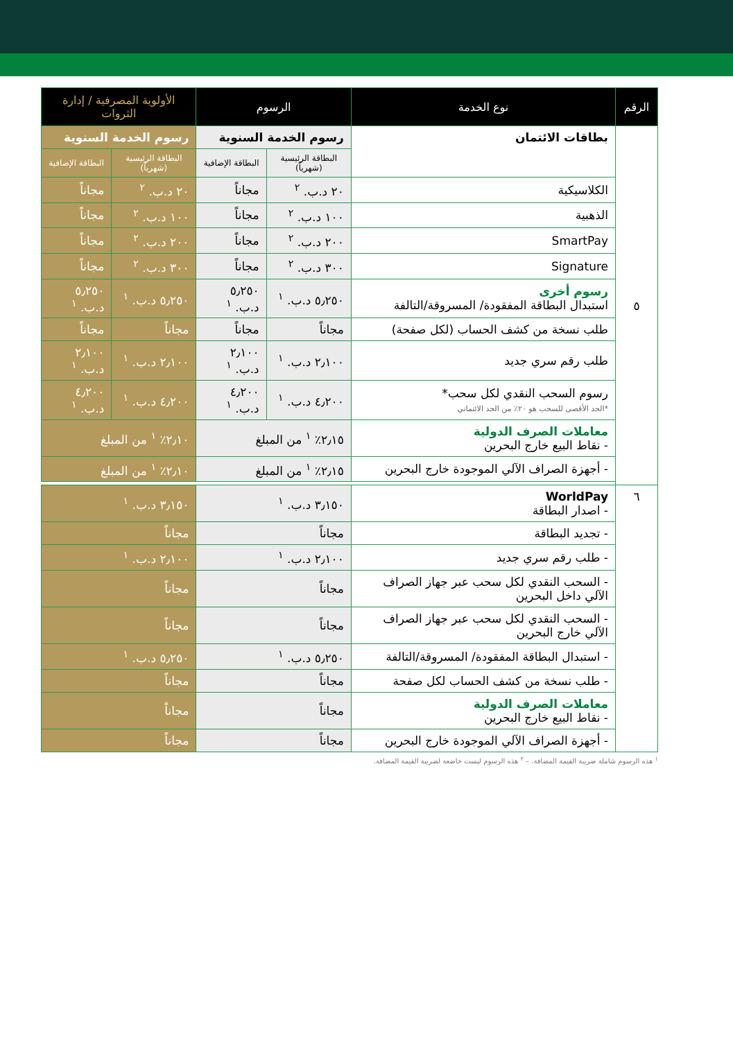| الرقم | نوع الخدمة | الرسوم | | الأولوية المصرفية / إدارة الثروات | |
| --- | --- | --- | --- | --- | --- |
| ٥ | بطاقات الائتمان | رسوم الخدمة السنوية | | رسوم الخدمة السنوية | |
| | | البطاقة الرئيسية (شهرياً) | البطاقة الإضافية | البطاقة الرئيسية (شهرياً) | البطاقة الإضافية |
| | الكلاسيكية | ٢٠ د.ب. <sup>٢</sup> | مجاناً | ٢٠ د.ب. <sup>٢</sup> | مجاناً |
| | الذهبية | ١٠٠ د.ب. <sup>٢</sup> | مجاناً | ١٠٠ د.ب. <sup>٢</sup> | مجاناً |
| | SmartPay | ٢٠٠ د.ب. <sup>٢</sup> | مجاناً | ٢٠٠ د.ب. <sup>٢</sup> | مجاناً |
| | Signature | ٣٠٠ د.ب. <sup>٢</sup> | مجاناً | ٣٠٠ د.ب. <sup>٢</sup> | مجاناً |
| | رسوم أخرى استبدال البطاقة المفقودة/ المسروقة/التالفة | ٥٫٢٥٠ د.ب. <sup>١</sup> | ٥٫٢٥٠ د.ب. <sup>١</sup> | ٥٫٢٥٠ د.ب. <sup>١</sup> | ٥٫٢٥٠ د.ب. <sup>١</sup> |
| | طلب نسخة من كشف الحساب (لكل صفحة) | مجاناً | مجاناً | مجاناً | مجاناً |
| | طلب رقم سري جديد | ٢٫١٠٠ د.ب. <sup>١</sup> | ٢٫١٠٠ د.ب. <sup>١</sup> | ٢٫١٠٠ د.ب. <sup>١</sup> | ٢٫١٠٠ د.ب. <sup>١</sup> |
| | رسوم السحب النقدي لكل سحب* *الحد الأقصى للسحب هو ٢٠٪ من الحد الائتماني | ٤٫٢٠٠ د.ب. <sup>١</sup> | ٤٫٢٠٠ د.ب. <sup>١</sup> | ٤٫٢٠٠ د.ب. <sup>١</sup> | ٤٫٢٠٠ د.ب. <sup>١</sup> |
| | معاملات الصرف الدولية - نقاط البيع خارج البحرين | ٢٫١٥٪ <sup>١</sup> من المبلغ | | ٢٫١٠٪ <sup>١</sup> من المبلغ | |
| | - أجهزة الصراف الآلي الموجودة خارج البحرين | ٢٫١٥٪ <sup>١</sup> من المبلغ | | ٢٫١٠٪ <sup>١</sup> من المبلغ | |
| ٦ | WorldPay - اصدار البطاقة | ٣٫١٥٠ د.ب. <sup>١</sup> | | ٣٫١٥٠ د.ب. <sup>١</sup> | |
| | - تجديد البطاقة | مجاناً | | مجاناً | |
| | - طلب رقم سري جديد | ٢٫١٠٠ د.ب. <sup>١</sup> | | ٢٫١٠٠ د.ب. <sup>١</sup> | |
| | - السحب النقدي لكل سحب عبر جهاز الصراف الآلي داخل البحرين | مجاناً | | مجاناً | |
| | - السحب النقدي لكل سحب عبر جهاز الصراف الآلي خارج البحرين | مجاناً | | مجاناً | |
| | - استبدال البطاقة المفقودة/ المسروقة/التالفة | ٥٫٢٥٠ د.ب. <sup>١</sup> | | ٥٫٢٥٠ د.ب. <sup>١</sup> | |
| | - طلب نسخة من كشف الحساب لكل صفحة | مجاناً | | مجاناً | |
| | معاملات الصرف الدولية - نقاط البيع خارج البحرين | مجاناً | | مجاناً | |
| | - أجهزة الصراف الآلي الموجودة خارج البحرين | مجاناً | | مجاناً | |
<sup>١</sup> هذه الرسوم شاملة ضريبة القيمة المضافة. – <sup>٢</sup> هذه الرسوم ليست خاضعة لضريبة القيمة المضافة.